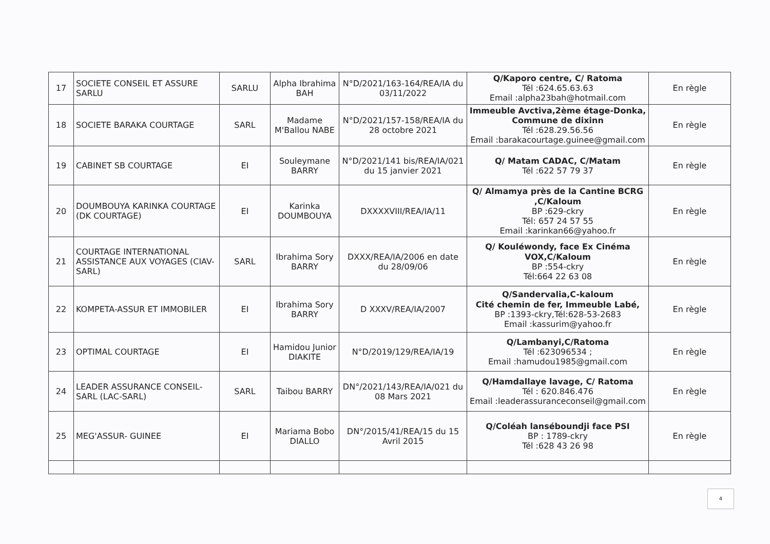| 17 | SOCIETE CONSEIL ET ASSURE SARLU | SARLU | Alpha Ibrahima BAH | N°D/2021/163-164/REA/IA du 03/11/2022 | Q/Kaporo centre, C/ Ratoma Tél :624.65.63.63 Email :alpha23bah@hotmail.com | En règle |
| 18 | SOCIETE BARAKA COURTAGE | SARL | Madame M'Ballou NABE | N°D/2021/157-158/REA/IA du 28 octobre 2021 | Immeuble Avctiva,2ème étage-Donka, Commune de dixinn Tél :628.29.56.56 Email :barakacourtage.guinee@gmail.com | En règle |
| 19 | CABINET SB COURTAGE | EI | Souleymane BARRY | N°D/2021/141 bis/REA/IA/021 du 15 janvier 2021 | Q/ Matam CADAC, C/Matam Tél :622 57 79 37 | En règle |
| 20 | DOUMBOUYA KARINKA COURTAGE (DK COURTAGE) | EI | Karinka DOUMBOUYA | DXXXXVIII/REA/IA/11 | Q/ Almamya près de la Cantine BCRG ,C/Kaloum BP :629-ckry Tél: 657 24 57 55 Email :karinkan66@yahoo.fr | En règle |
| 21 | COURTAGE INTERNATIONAL ASSISTANCE AUX VOYAGES (CIAV-SARL) | SARL | Ibrahima Sory BARRY | DXXX/REA/IA/2006 en date du 28/09/06 | Q/ Kouléwondy, face Ex Cinéma VOX,C/Kaloum BP :554-ckry Tél:664 22 63 08 | En règle |
| 22 | KOMPETA-ASSUR ET IMMOBILER | EI | Ibrahima Sory BARRY | D XXXV/REA/IA/2007 | Q/Sandervalia,C-kaloum Cité chemin de fer, Immeuble Labé, BP :1393-ckry,Tél:628-53-2683 Email :kassurim@yahoo.fr | En règle |
| 23 | OPTIMAL COURTAGE | EI | Hamidou Junior DIAKITE | N°D/2019/129/REA/IA/19 | Q/Lambanyi,C/Ratoma Tél :623096534 ; Email :hamudou1985@gmail.com | En règle |
| 24 | LEADER ASSURANCE CONSEIL-SARL (LAC-SARL) | SARL | Taibou BARRY | DN°/2021/143/REA/IA/021 du 08 Mars 2021 | Q/Hamdallaye lavage, C/ Ratoma Tél : 620.846.476 Email :leaderassuranceconseil@gmail.com | En règle |
| 25 | MEG'ASSUR- GUINEE | EI | Mariama Bobo DIALLO | DN°/2015/41/REA/15 du 15 Avril 2015 | Q/Coléah lanséboundji face PSI BP : 1789-ckry Tél :628 43 26 98 | En règle |
4